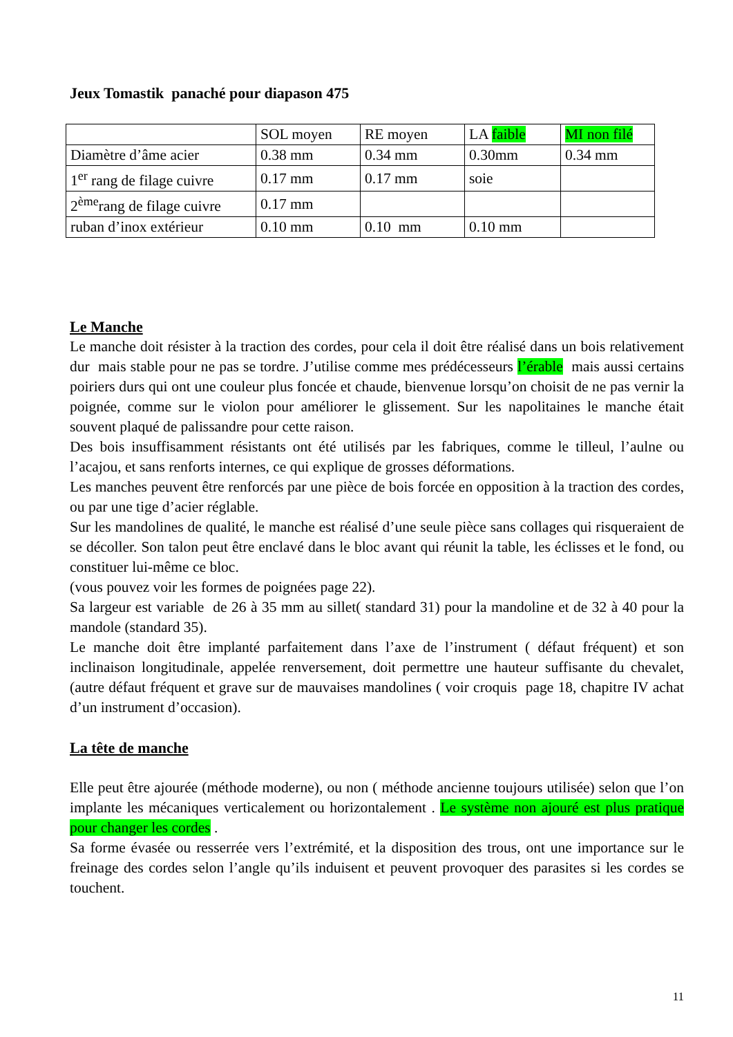Jeux Tomastik panaché pour diapason 475
| | SOL moyen | RE moyen | LA faible | MI non filé |
| Diamètre d’âme acier | 0.38 mm | 0.34 mm | 0.30mm | 0.34 mm |
| 1<sup>er</sup> rang de filage cuivre | 0.17 mm | 0.17 mm | soie | |
| 2<sup>ème</sup>rang de filage cuivre | 0.17 mm | | | |
| ruban d’inox extérieur | 0.10 mm | 0.10 mm | 0.10 mm | |
Le Manche
Le manche doit résister à la traction des cordes, pour cela il doit être réalisé dans un bois relativement dur mais stable pour ne pas se tordre. J’utilise comme mes prédécesseurs l’érable mais aussi certains poiriers durs qui ont une couleur plus foncée et chaude, bienvenue lorsqu’on choisit de ne pas vernir la poignée, comme sur le violon pour améliorer le glissement. Sur les napolitaines le manche était souvent plaqué de palissandre pour cette raison.
Des bois insuffisamment résistants ont été utilisés par les fabriques, comme le tilleul, l’aulne ou l’acajou, et sans renforts internes, ce qui explique de grosses déformations.
Les manches peuvent être renforcés par une pièce de bois forcée en opposition à la traction des cordes, ou par une tige d’acier réglable.
Sur les mandolines de qualité, le manche est réalisé d’une seule pièce sans collages qui risqueraient de se décoller. Son talon peut être enclavé dans le bloc avant qui réunit la table, les éclisses et le fond, ou constituer lui-même ce bloc.
(vous pouvez voir les formes de poignées page 22).
Sa largeur est variable de 26 à 35 mm au sillet( standard 31) pour la mandoline et de 32 à 40 pour la mandole (standard 35).
Le manche doit être implanté parfaitement dans l’axe de l’instrument ( défaut fréquent) et son inclinaison longitudinale, appelée renversement, doit permettre une hauteur suffisante du chevalet, (autre défaut fréquent et grave sur de mauvaises mandolines ( voir croquis page 18, chapitre IV achat d’un instrument d’occasion).
La tête de manche
Elle peut être ajourée (méthode moderne), ou non ( méthode ancienne toujours utilisée) selon que l’on implante les mécaniques verticalement ou horizontalement . Le système non ajouré est plus pratique pour changer les cordes .
Sa forme évasée ou resserrée vers l’extrémité, et la disposition des trous, ont une importance sur le freinage des cordes selon l’angle qu’ils induisent et peuvent provoquer des parasites si les cordes se touchent.
11